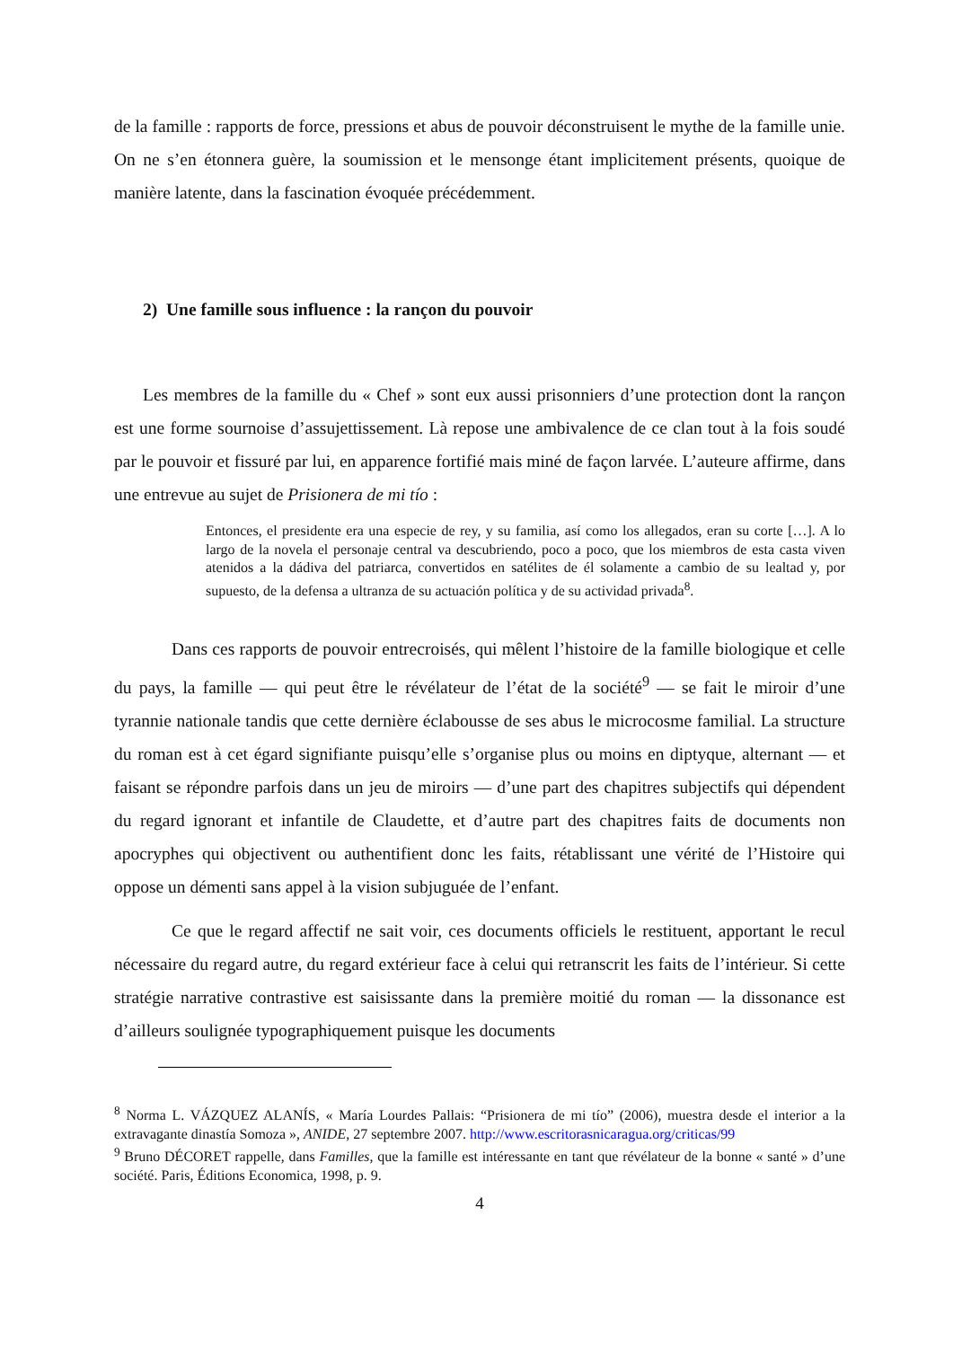de la famille : rapports de force, pressions et abus de pouvoir déconstruisent le mythe de la famille unie. On ne s’en étonnera guère, la soumission et le mensonge étant implicitement présents, quoique de manière latente, dans la fascination évoquée précédemment.
2) Une famille sous influence : la rançon du pouvoir
Les membres de la famille du « Chef » sont eux aussi prisonniers d’une protection dont la rançon est une forme sournoise d’assujettissement. Là repose une ambivalence de ce clan tout à la fois soudé par le pouvoir et fissuré par lui, en apparence fortifié mais miné de façon larvée. L’auteure affirme, dans une entrevue au sujet de Prisionera de mi tío :
Entonces, el presidente era una especie de rey, y su familia, así como los allegados, eran su corte […]. A lo largo de la novela el personaje central va descubriendo, poco a poco, que los miembros de esta casta viven atenidos a la dádiva del patriarca, convertidos en satélites de él solamente a cambio de su lealtad y, por supuesto, de la defensa a ultranza de su actuación política y de su actividad privada<sup>8</sup>.
Dans ces rapports de pouvoir entrecroisés, qui mêlent l’histoire de la famille biologique et celle du pays, la famille — qui peut être le révélateur de l’état de la société<sup>9</sup> — se fait le miroir d’une tyrannie nationale tandis que cette dernière éclabousse de ses abus le microcosme familial. La structure du roman est à cet égard signifiante puisqu’elle s’organise plus ou moins en diptyque, alternant — et faisant se répondre parfois dans un jeu de miroirs — d’une part des chapitres subjectifs qui dépendent du regard ignorant et infantile de Claudette, et d’autre part des chapitres faits de documents non apocryphes qui objectivent ou authentifient donc les faits, rétablissant une vérité de l’Histoire qui oppose un démenti sans appel à la vision subjuguée de l’enfant.
Ce que le regard affectif ne sait voir, ces documents officiels le restituent, apportant le recul nécessaire du regard autre, du regard extérieur face à celui qui retranscrit les faits de l’intérieur. Si cette stratégie narrative contrastive est saisissante dans la première moitié du roman — la dissonance est d’ailleurs soulignée typographiquement puisque les documents
<sup>8</sup> Norma L. VÁZQUEZ ALANÍS, « María Lourdes Pallais: “Prisionera de mi tío” (2006), muestra desde el interior a la extravagante dinastía Somoza », ANIDE, 27 septembre 2007. http://www.escritorasnicaragua.org/criticas/99
<sup>9</sup> Bruno DÉCORET rappelle, dans Familles, que la famille est intéressante en tant que révélateur de la bonne « santé » d’une société. Paris, Éditions Economica, 1998, p. 9.
4